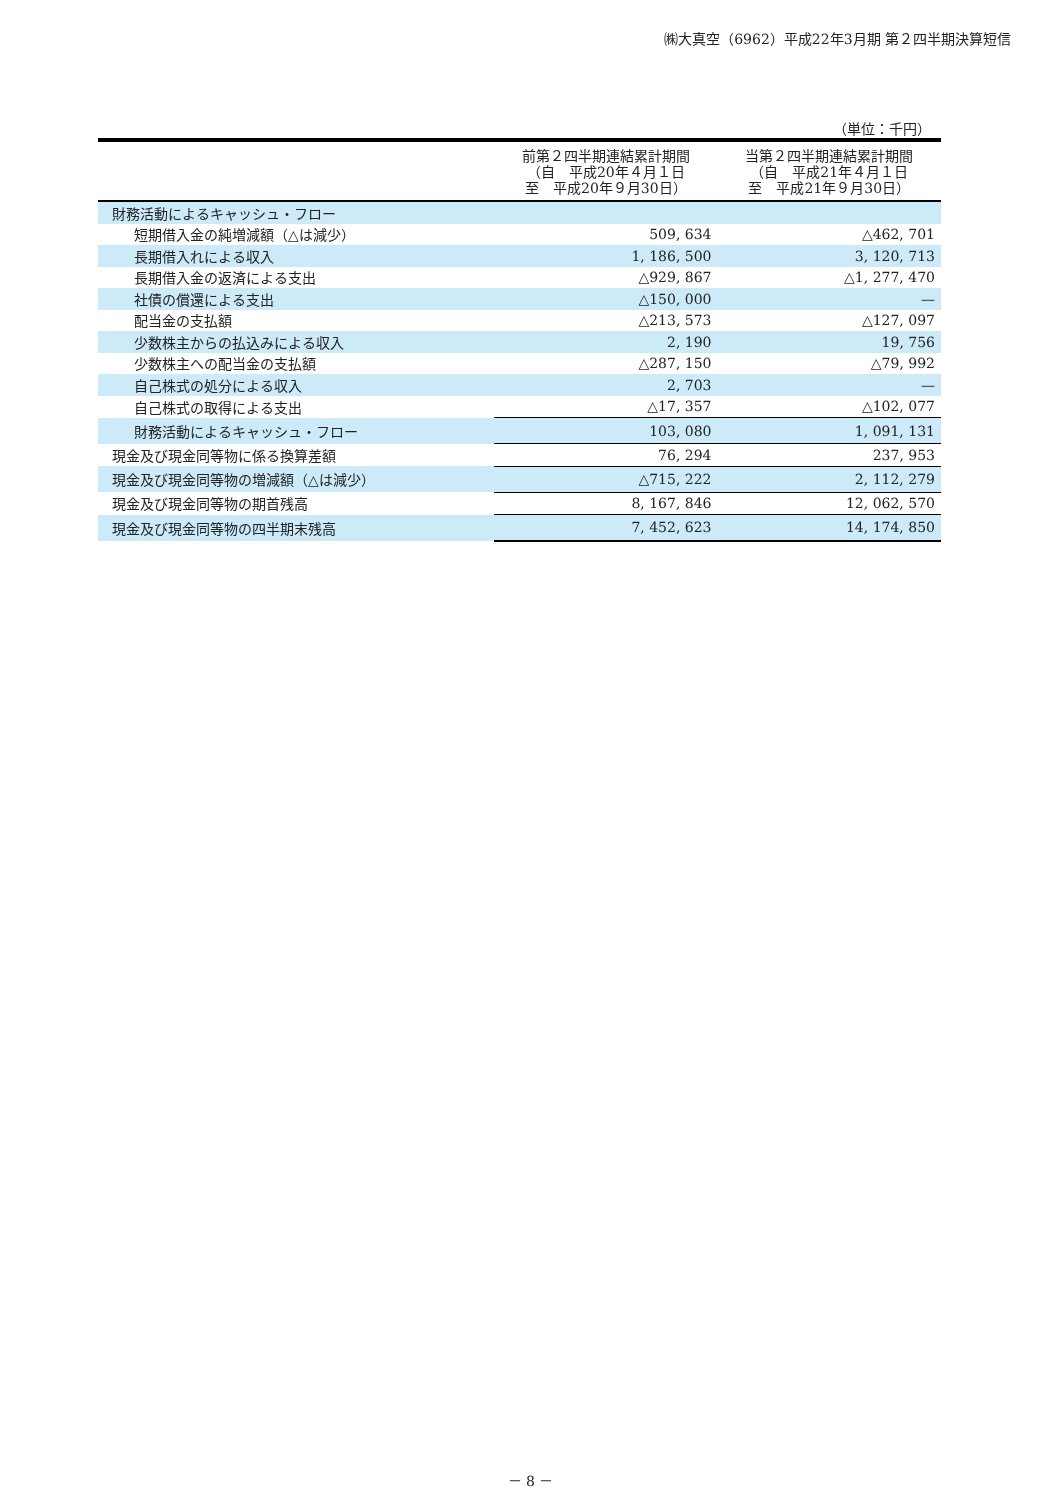㈱大真空（6962）平成22年3月期 第２四半期決算短信
（単位：千円）
| | 前第２四半期連結累計期間 （自 平成20年４月１日 至 平成20年９月30日） | 当第２四半期連結累計期間 （自 平成21年４月１日 至 平成21年９月30日） |
| --- | --- | --- |
| 財務活動によるキャッシュ・フロー | | |
| 短期借入金の純増減額（△は減少） | 509, 634 | △462, 701 |
| 長期借入れによる収入 | 1, 186, 500 | 3, 120, 713 |
| 長期借入金の返済による支出 | △929, 867 | △1, 277, 470 |
| 社債の償還による支出 | △150, 000 | — |
| 配当金の支払額 | △213, 573 | △127, 097 |
| 少数株主からの払込みによる収入 | 2, 190 | 19, 756 |
| 少数株主への配当金の支払額 | △287, 150 | △79, 992 |
| 自己株式の処分による収入 | 2, 703 | — |
| 自己株式の取得による支出 | △17, 357 | △102, 077 |
| 財務活動によるキャッシュ・フロー | 103, 080 | 1, 091, 131 |
| 現金及び現金同等物に係る換算差額 | 76, 294 | 237, 953 |
| 現金及び現金同等物の増減額（△は減少） | △715, 222 | 2, 112, 279 |
| 現金及び現金同等物の期首残高 | 8, 167, 846 | 12, 062, 570 |
| 現金及び現金同等物の四半期末残高 | 7, 452, 623 | 14, 174, 850 |
－ 8 －